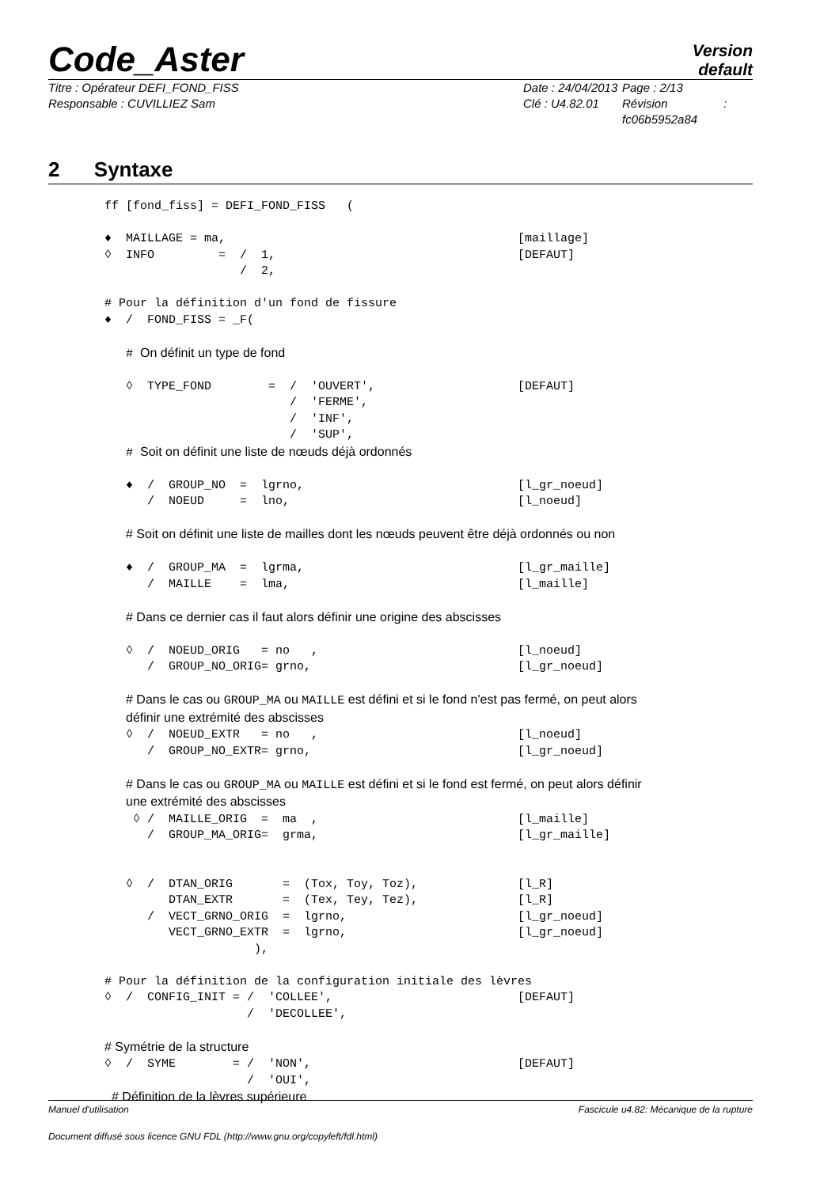Code_Aster
Version
default
Titre : Opérateur DEFI_FOND_FISS
Responsable : CUVILLIEZ Sam
Date : 24/04/2013
Clé : U4.82.01
Page : 2/13
Révision :
fc06b5952a84
2 Syntaxe
ff [fond_fiss] = DEFI_FOND_FISS   (

♦  MAILLAGE = ma,                                         [maillage]
◊  INFO         =  /  1,                                  [DEFAUT]
                   /  2,

# Pour la définition d'un fond de fissure
♦  /  FOND_FISS = _F(

   # On définit un type de fond

   ◊  TYPE_FOND        =  /  'OUVERT',                    [DEFAUT]
                          /  'FERME',
                          /  'INF',
                          /  'SUP',
   # Soit on définit une liste de nœuds déjà ordonnés

   ♦  /  GROUP_NO  =  lgrno,                              [l_gr_noeud]
      /  NOEUD     =  lno,                                [l_noeud]

   # Soit on définit une liste de mailles dont les nœuds peuvent être déjà ordonnés ou non

   ♦  /  GROUP_MA  =  lgrma,                              [l_gr_maille]
      /  MAILLE    =  lma,                                [l_maille]

   # Dans ce dernier cas il faut alors définir une origine des abscisses

   ◊  /  NOEUD_ORIG   = no   ,                            [l_noeud]
      /  GROUP_NO_ORIG= grno,                             [l_gr_noeud]

   # Dans le cas ou GROUP_MA ou MAILLE est défini et si le fond n'est pas fermé, on peut alors
   définir une extrémité des abscisses
   ◊  /  NOEUD_EXTR   = no   ,                            [l_noeud]
      /  GROUP_NO_EXTR= grno,                             [l_gr_noeud]

   # Dans le cas ou GROUP_MA ou MAILLE est défini et si le fond est fermé, on peut alors définir
   une extrémité des abscisses
    ◊ /  MAILLE_ORIG  =  ma  ,                            [l_maille]
      /  GROUP_MA_ORIG=  grma,                            [l_gr_maille]


   ◊  /  DTAN_ORIG       =  (Tox, Toy, Toz),              [l_R]
         DTAN_EXTR       =  (Tex, Tey, Tez),              [l_R]
      /  VECT_GRNO_ORIG  =  lgrno,                        [l_gr_noeud]
         VECT_GRNO_EXTR  =  lgrno,                        [l_gr_noeud]
                     ),

# Pour la définition de la configuration initiale des lèvres
◊  /  CONFIG_INIT = /  'COLLEE',                          [DEFAUT]
                    /  'DECOLLEE',

# Symétrie de la structure
◊  /  SYME        = /  'NON',                             [DEFAUT]
                    /  'OUI',
 # Définition de la lèvres supérieure
Manuel d'utilisation Fascicule u4.82: Mécanique de la rupture
Document diffusé sous licence GNU FDL (http://www.gnu.org/copyleft/fdl.html)